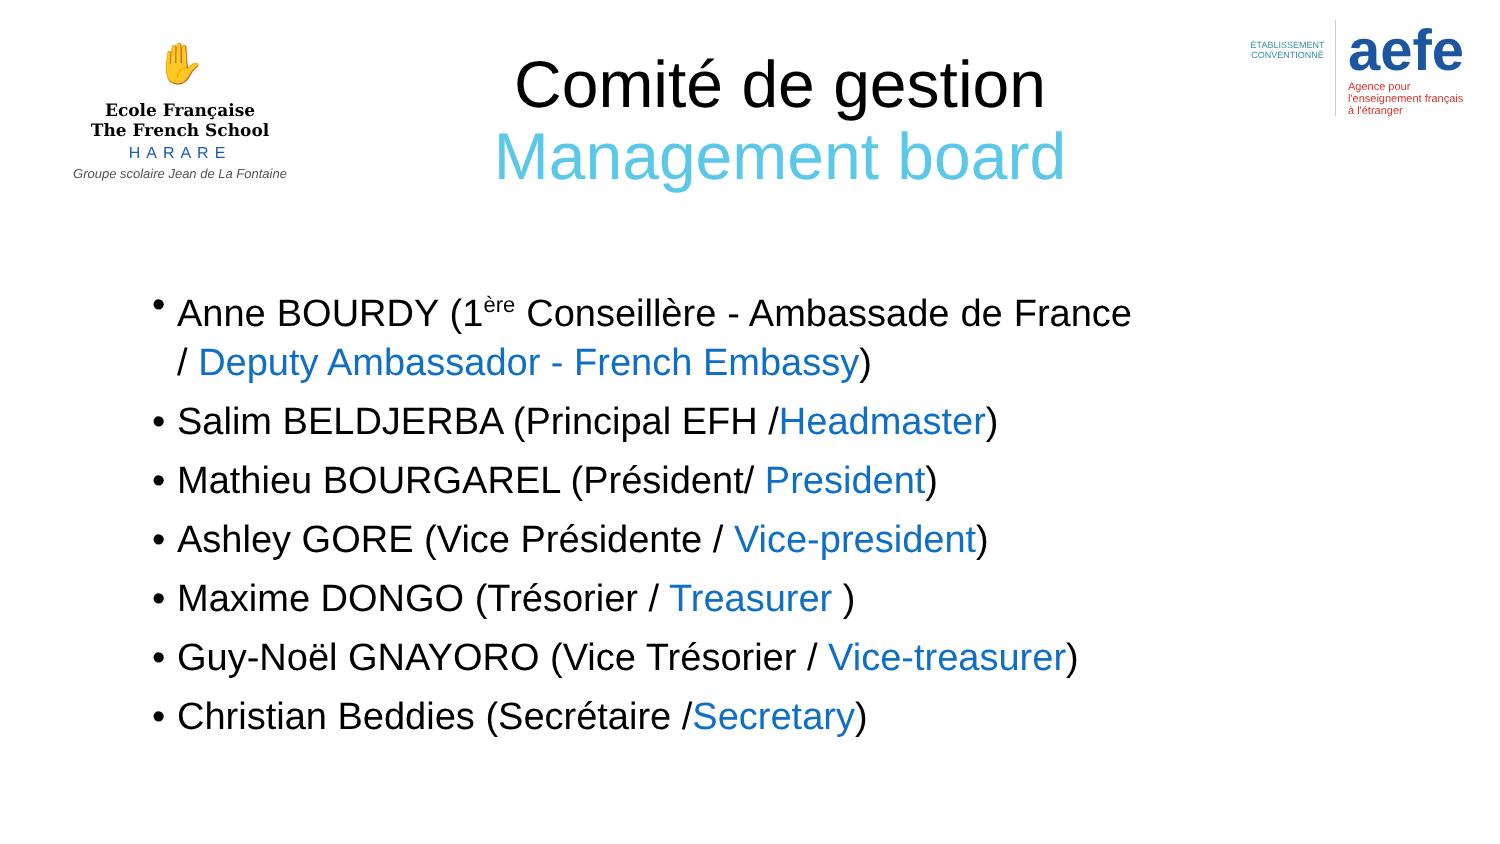✋
Ecole Française
The French School
HARARE
Groupe scolaire Jean de La Fontaine
Comité de gestion
Management board
ÉTABLISSEMENT CONVENTIONNÉ
aefe
Agence pour
l'enseignement français
à l'étranger
• Anne BOURDY (1<sup>ère</sup> Conseillère - Ambassade de France / Deputy Ambassador - French Embassy)
• Salim BELDJERBA (Principal EFH /Headmaster)
• Mathieu BOURGAREL (Président/ President)
• Ashley GORE (Vice Présidente / Vice-president)
• Maxime DONGO (Trésorier / Treasurer )
• Guy-Noël GNAYORO (Vice Trésorier / Vice-treasurer)
• Christian Beddies (Secrétaire /Secretary)